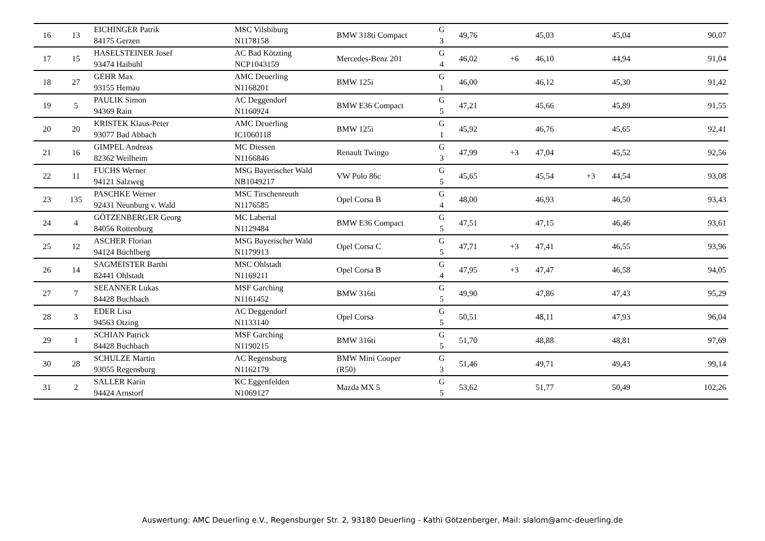| 16 | 13 | EICHINGER Patrik 84175 Gerzen | MSC Vilsbiburg N1178158 | BMW 318ti Compact | G 3 | 49,76 | | 45,03 | | 45,04 | 90,07 |
| 17 | 15 | HASELSTEINER Josef 93474 Haibühl | AC Bad Kötzting NCP1043159 | Mercedes-Benz 201 | G 4 | 46,02 | +6 | 46,10 | | 44,94 | 91,04 |
| 18 | 27 | GEHR Max 93155 Hemau | AMC Deuerling N1168201 | BMW 125i | G 1 | 46,00 | | 46,12 | | 45,30 | 91,42 |
| 19 | 5 | PAULIK Simon 94369 Rain | AC Deggendorf N1160924 | BMW E36 Compact | G 5 | 47,21 | | 45,66 | | 45,89 | 91,55 |
| 20 | 20 | KRISTEK Klaus-Peter 93077 Bad Abbach | AMC Deuerling IC1060118 | BMW 125i | G 1 | 45,92 | | 46,76 | | 45,65 | 92,41 |
| 21 | 16 | GIMPEL Andreas 82362 Weilheim | MC Diessen N1166846 | Renault Twingo | G 3 | 47,99 | +3 | 47,04 | | 45,52 | 92,56 |
| 22 | 11 | FUCHS Werner 94121 Salzweg | MSG Bayerischer Wald NB1049217 | VW Polo 86c | G 5 | 45,65 | | 45,54 | +3 | 44,54 | 93,08 |
| 23 | 135 | PASCHKE Werner 92431 Neunburg v. Wald | MSC Tirschenreuth N1176585 | Opel Corsa B | G 4 | 48,00 | | 46,93 | | 46,50 | 93,43 |
| 24 | 4 | GÖTZENBERGER Georg 84056 Rottenburg | MC Labertal N1129484 | BMW E36 Compact | G 5 | 47,51 | | 47,15 | | 46,46 | 93,61 |
| 25 | 12 | ASCHER Florian 94124 Büchlberg | MSG Bayerischer Wald N1179913 | Opel Corsa C | G 5 | 47,71 | +3 | 47,41 | | 46,55 | 93,96 |
| 26 | 14 | SAGMEISTER Barthi 82441 Ohlstadt | MSC Ohlstadt N1169211 | Opel Corsa B | G 4 | 47,95 | +3 | 47,47 | | 46,58 | 94,05 |
| 27 | 7 | SEEANNER Lukas 84428 Buchbach | MSF Garching N1161452 | BMW 316ti | G 5 | 49,90 | | 47,86 | | 47,43 | 95,29 |
| 28 | 3 | EDER Lisa 94563 Otzing | AC Deggendorf N1133140 | Opel Corsa | G 5 | 50,51 | | 48,11 | | 47,93 | 96,04 |
| 29 | 1 | SCHIAN Patrick 84428 Buchbach | MSF Garching N1190215 | BMW 316ti | G 5 | 51,70 | | 48,88 | | 48,81 | 97,69 |
| 30 | 28 | SCHULZE Martin 93055 Regensburg | AC Regensburg N1162179 | BMW Mini Cooper (R50) | G 3 | 51,46 | | 49,71 | | 49,43 | 99,14 |
| 31 | 2 | SALLER Karin 94424 Arnstorf | KC Eggenfelden N1069127 | Mazda MX 5 | G 5 | 53,62 | | 51,77 | | 50,49 | 102,26 |
Auswertung: AMC Deuerling e.V., Regensburger Str. 2, 93180 Deuerling - Kathi Götzenberger, Mail: slalom@amc-deuerling.de